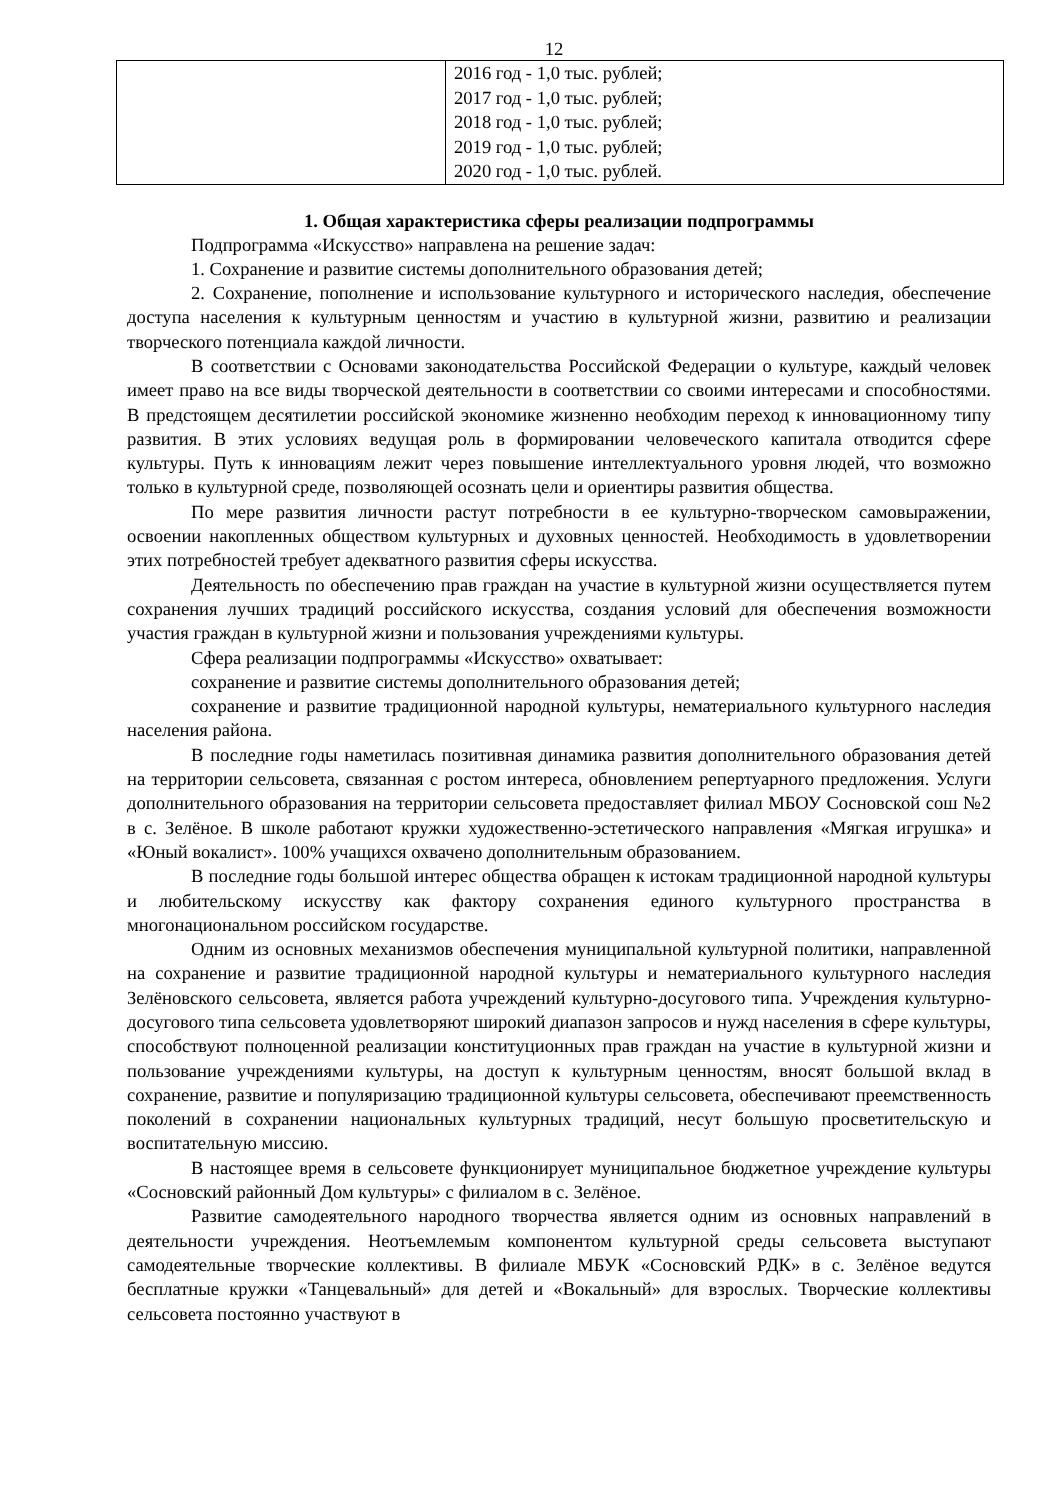12
| | 2016 год - 1,0 тыс. рублей; 2017 год - 1,0 тыс. рублей; 2018 год - 1,0 тыс. рублей; 2019 год - 1,0 тыс. рублей; 2020 год - 1,0 тыс. рублей. |
1. Общая характеристика сферы реализации подпрограммы
Подпрограмма «Искусство» направлена на решение задач:
1. Сохранение и развитие системы дополнительного образования детей;
2. Сохранение, пополнение и использование культурного и исторического наследия, обеспечение доступа населения к культурным ценностям и участию в культурной жизни, развитию и реализации творческого потенциала каждой личности.
В соответствии с Основами законодательства Российской Федерации о культуре, каждый человек имеет право на все виды творческой деятельности в соответствии со своими интересами и способностями. В предстоящем десятилетии российской экономике жизненно необходим переход к инновационному типу развития. В этих условиях ведущая роль в формировании человеческого капитала отводится сфере культуры. Путь к инновациям лежит через повышение интеллектуального уровня людей, что возможно только в культурной среде, позволяющей осознать цели и ориентиры развития общества.
По мере развития личности растут потребности в ее культурно-творческом самовыражении, освоении накопленных обществом культурных и духовных ценностей. Необходимость в удовлетворении этих потребностей требует адекватного развития сферы искусства.
Деятельность по обеспечению прав граждан на участие в культурной жизни осуществляется путем сохранения лучших традиций российского искусства, создания условий для обеспечения возможности участия граждан в культурной жизни и пользования учреждениями культуры.
Сфера реализации подпрограммы «Искусство» охватывает:
сохранение и развитие системы дополнительного образования детей;
сохранение и развитие традиционной народной культуры, нематериального культурного наследия населения района.
В последние годы наметилась позитивная динамика развития дополнительного образования детей на территории сельсовета, связанная с ростом интереса, обновлением репертуарного предложения. Услуги дополнительного образования на территории сельсовета предоставляет филиал МБОУ Сосновской сош №2 в с. Зелёное. В школе работают кружки художественно-эстетического направления «Мягкая игрушка» и «Юный вокалист». 100% учащихся охвачено дополнительным образованием.
В последние годы большой интерес общества обращен к истокам традиционной народной культуры и любительскому искусству как фактору сохранения единого культурного пространства в многонациональном российском государстве.
Одним из основных механизмов обеспечения муниципальной культурной политики, направленной на сохранение и развитие традиционной народной культуры и нематериального культурного наследия Зелёновского сельсовета, является работа учреждений культурно-досугового типа. Учреждения культурно-досугового типа сельсовета удовлетворяют широкий диапазон запросов и нужд населения в сфере культуры, способствуют полноценной реализации конституционных прав граждан на участие в культурной жизни и пользование учреждениями культуры, на доступ к культурным ценностям, вносят большой вклад в сохранение, развитие и популяризацию традиционной культуры сельсовета, обеспечивают преемственность поколений в сохранении национальных культурных традиций, несут большую просветительскую и воспитательную миссию.
В настоящее время в сельсовете функционирует муниципальное бюджетное учреждение культуры «Сосновский районный Дом культуры» с филиалом в с. Зелёное.
Развитие самодеятельного народного творчества является одним из основных направлений в деятельности учреждения. Неотъемлемым компонентом культурной среды сельсовета выступают самодеятельные творческие коллективы. В филиале МБУК «Сосновский РДК» в с. Зелёное ведутся бесплатные кружки «Танцевальный» для детей и «Вокальный» для взрослых. Творческие коллективы сельсовета постоянно участвуют в